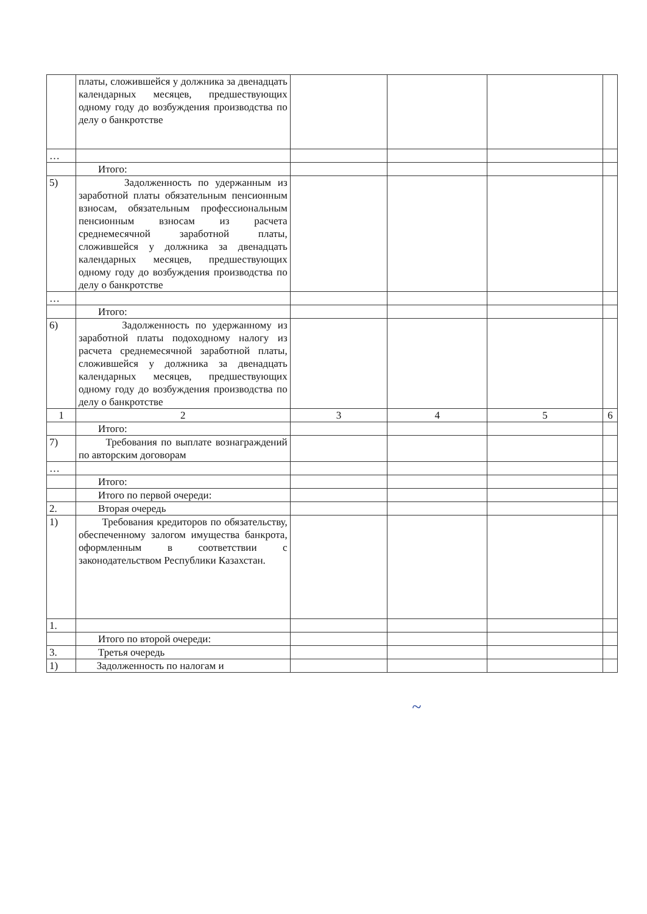| | платы, сложившейся у должника за двенадцать календарных месяцев, предшествующих одному году до возбуждения производства по делу о банкротстве | | | | |
| … | | | | | |
| | Итого: | | | | |
| 5) | Задолженность по удержанным из заработной платы обязательным пенсионным взносам, обязательным профессиональным пенсионным взносам из расчета среднемесячной заработной платы, сложившейся у должника за двенадцать календарных месяцев, предшествующих одному году до возбуждения производства по делу о банкротстве | | | | |
| … | | | | | |
| | Итого: | | | | |
| 6) | Задолженность по удержанному из заработной платы подоходному налогу из расчета среднемесячной заработной платы, сложившейся у должника за двенадцать календарных месяцев, предшествующих одному году до возбуждения производства по делу о банкротстве | | | | |
| 1 | 2 | 3 | 4 | 5 | 6 |
| | Итого: | | | | |
| 7) | Требования по выплате вознаграждений по авторским договорам | | | | |
| … | | | | | |
| | Итого: | | | | |
| | Итого по первой очереди: | | | | |
| 2. | Вторая очередь | | | | |
| 1) | Требования кредиторов по обязательству, обеспеченному залогом имущества банкрота, оформленным в соответствии с законодательством Республики Казахстан. | | | | |
| 1. | | | | | |
| | Итого по второй очереди: | | | | |
| 3. | Третья очередь | | | | |
| 1) | Задолженность по налогам и | | | | |
~